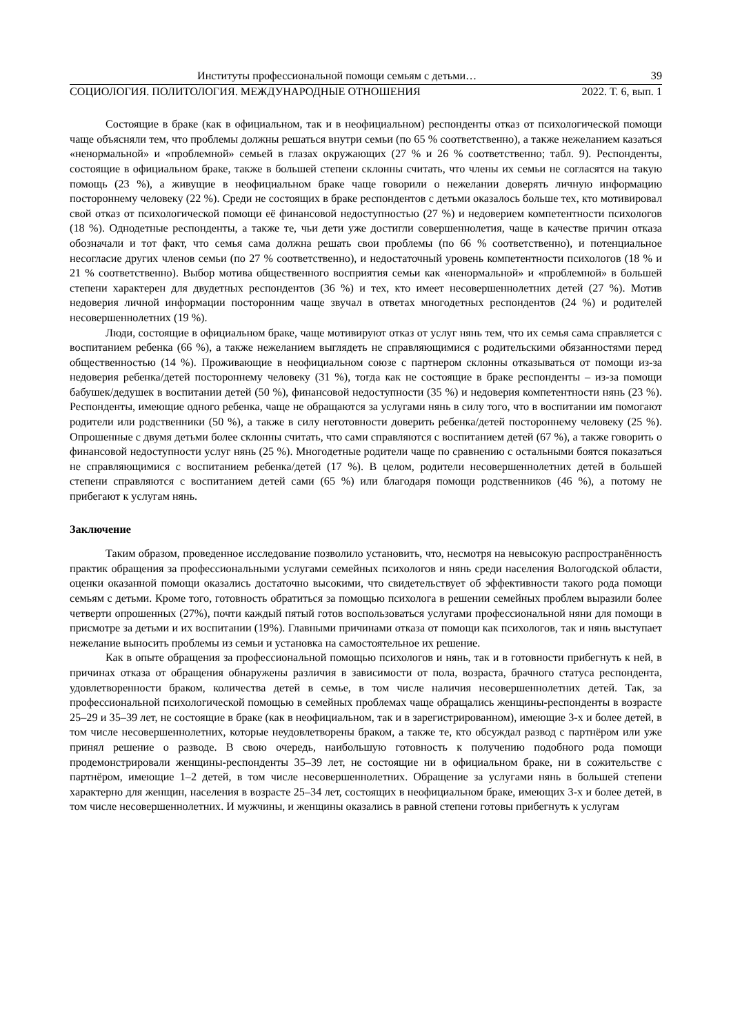Институты профессиональной помощи семьям с детьми… 39
СОЦИОЛОГИЯ. ПОЛИТОЛОГИЯ. МЕЖДУНАРОДНЫЕ ОТНОШЕНИЯ 2022. Т. 6, вып. 1
Состоящие в браке (как в официальном, так и в неофициальном) респонденты отказ от психологической помощи чаще объясняли тем, что проблемы должны решаться внутри семьи (по 65 % соответственно), а также нежеланием казаться «ненормальной» и «проблемной» семьей в глазах окружающих (27 % и 26 % соответственно; табл. 9). Респонденты, состоящие в официальном браке, также в большей степени склонны считать, что члены их семьи не согласятся на такую помощь (23 %), а живущие в неофициальном браке чаще говорили о нежелании доверять личную информацию постороннему человеку (22 %). Среди не состоящих в браке респондентов с детьми оказалось больше тех, кто мотивировал свой отказ от психологической помощи её финансовой недоступностью (27 %) и недоверием компетентности психологов (18 %). Однодетные респонденты, а также те, чьи дети уже достигли совершеннолетия, чаще в качестве причин отказа обозначали и тот факт, что семья сама должна решать свои проблемы (по 66 % соответственно), и потенциальное несогласие других членов семьи (по 27 % соответственно), и недостаточный уровень компетентности психологов (18 % и 21 % соответственно). Выбор мотива общественного восприятия семьи как «ненормальной» и «проблемной» в большей степени характерен для двудетных респондентов (36 %) и тех, кто имеет несовершеннолетних детей (27 %). Мотив недоверия личной информации посторонним чаще звучал в ответах многодетных респондентов (24 %) и родителей несовершеннолетних (19 %).
Люди, состоящие в официальном браке, чаще мотивируют отказ от услуг нянь тем, что их семья сама справляется с воспитанием ребенка (66 %), а также нежеланием выглядеть не справляющимися с родительскими обязанностями перед общественностью (14 %). Проживающие в неофициальном союзе с партнером склонны отказываться от помощи из-за недоверия ребенка/детей постороннему человеку (31 %), тогда как не состоящие в браке респонденты – из-за помощи бабушек/дедушек в воспитании детей (50 %), финансовой недоступности (35 %) и недоверия компетентности нянь (23 %). Респонденты, имеющие одного ребенка, чаще не обращаются за услугами нянь в силу того, что в воспитании им помогают родители или родственники (50 %), а также в силу неготовности доверить ребенка/детей постороннему человеку (25 %). Опрошенные с двумя детьми более склонны считать, что сами справляются с воспитанием детей (67 %), а также говорить о финансовой недоступности услуг нянь (25 %). Многодетные родители чаще по сравнению с остальными боятся показаться не справляющимися с воспитанием ребенка/детей (17 %). В целом, родители несовершеннолетних детей в большей степени справляются с воспитанием детей сами (65 %) или благодаря помощи родственников (46 %), а потому не прибегают к услугам нянь.
Заключение
Таким образом, проведенное исследование позволило установить, что, несмотря на невысокую распространённость практик обращения за профессиональными услугами семейных психологов и нянь среди населения Вологодской области, оценки оказанной помощи оказались достаточно высокими, что свидетельствует об эффективности такого рода помощи семьям с детьми. Кроме того, готовность обратиться за помощью психолога в решении семейных проблем выразили более четверти опрошенных (27%), почти каждый пятый готов воспользоваться услугами профессиональной няни для помощи в присмотре за детьми и их воспитании (19%). Главными причинами отказа от помощи как психологов, так и нянь выступает нежелание выносить проблемы из семьи и установка на самостоятельное их решение.
Как в опыте обращения за профессиональной помощью психологов и нянь, так и в готовности прибегнуть к ней, в причинах отказа от обращения обнаружены различия в зависимости от пола, возраста, брачного статуса респондента, удовлетворенности браком, количества детей в семье, в том числе наличия несовершеннолетних детей. Так, за профессиональной психологической помощью в семейных проблемах чаще обращались женщины-респонденты в возрасте 25–29 и 35–39 лет, не состоящие в браке (как в неофициальном, так и в зарегистрированном), имеющие 3-х и более детей, в том числе несовершеннолетних, которые неудовлетворены браком, а также те, кто обсуждал развод с партнёром или уже принял решение о разводе. В свою очередь, наибольшую готовность к получению подобного рода помощи продемонстрировали женщины-респонденты 35–39 лет, не состоящие ни в официальном браке, ни в сожительстве с партнёром, имеющие 1–2 детей, в том числе несовершеннолетних. Обращение за услугами нянь в большей степени характерно для женщин, населения в возрасте 25–34 лет, состоящих в неофициальном браке, имеющих 3-х и более детей, в том числе несовершеннолетних. И мужчины, и женщины оказались в равной степени готовы прибегнуть к услугам